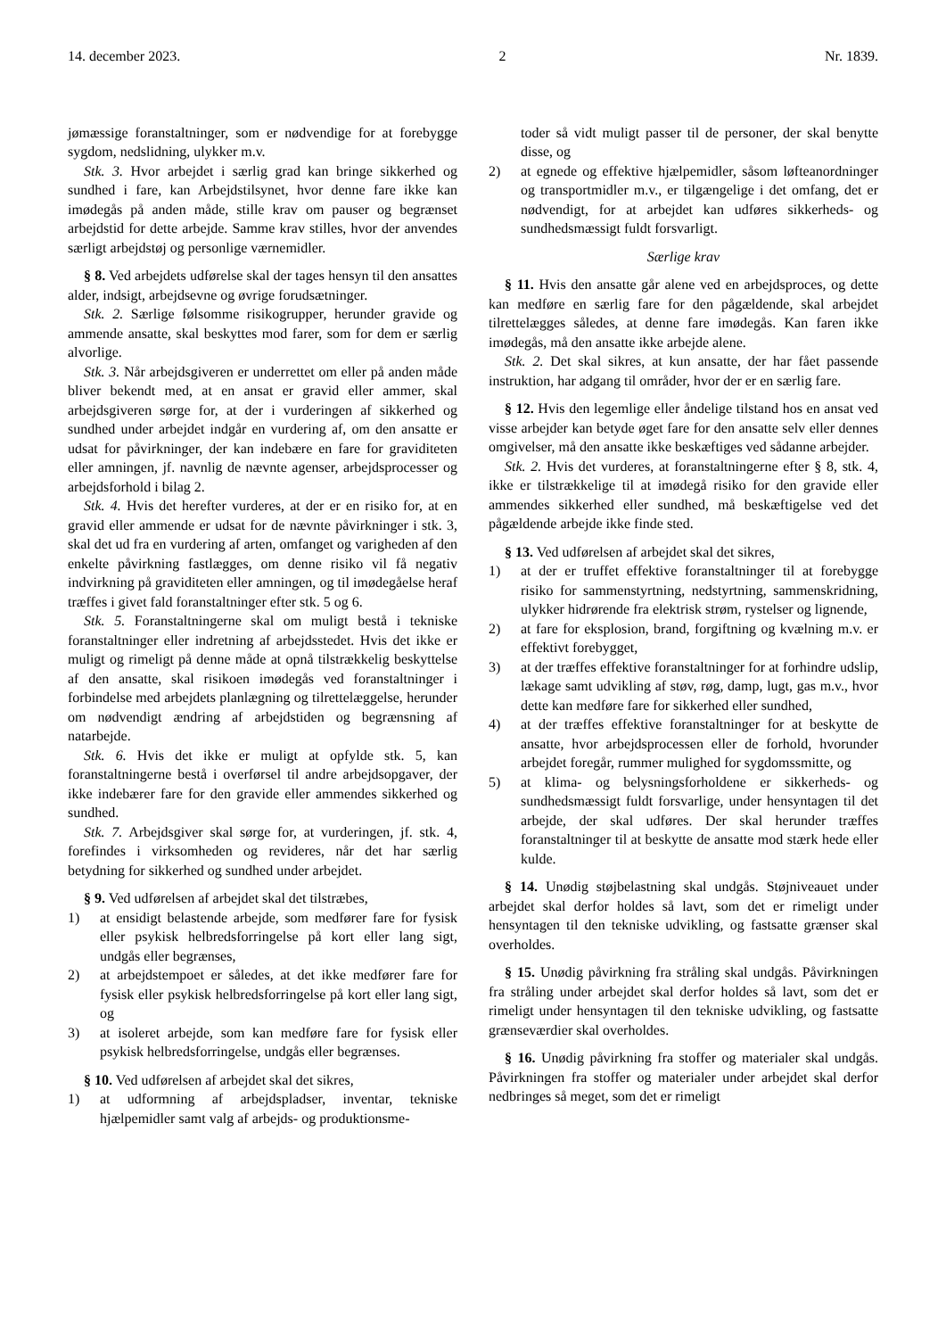14. december 2023. 2 Nr. 1839.
jømæssige foranstaltninger, som er nødvendige for at forebygge sygdom, nedslidning, ulykker m.v.
Stk. 3. Hvor arbejdet i særlig grad kan bringe sikkerhed og sundhed i fare, kan Arbejdstilsynet, hvor denne fare ikke kan imødegås på anden måde, stille krav om pauser og begrænset arbejdstid for dette arbejde. Samme krav stilles, hvor der anvendes særligt arbejdstøj og personlige værnemidler.
§ 8. Ved arbejdets udførelse skal der tages hensyn til den ansattes alder, indsigt, arbejdsevne og øvrige forudsætninger.
Stk. 2. Særlige følsomme risikogrupper, herunder gravide og ammende ansatte, skal beskyttes mod farer, som for dem er særlig alvorlige.
Stk. 3. Når arbejdsgiveren er underrettet om eller på anden måde bliver bekendt med, at en ansat er gravid eller ammer, skal arbejdsgiveren sørge for, at der i vurderingen af sikkerhed og sundhed under arbejdet indgår en vurdering af, om den ansatte er udsat for påvirkninger, der kan indebære en fare for graviditeten eller amningen, jf. navnlig de nævnte agenser, arbejdsprocesser og arbejdsforhold i bilag 2.
Stk. 4. Hvis det herefter vurderes, at der er en risiko for, at en gravid eller ammende er udsat for de nævnte påvirkninger i stk. 3, skal det ud fra en vurdering af arten, omfanget og varigheden af den enkelte påvirkning fastlægges, om denne risiko vil få negativ indvirkning på graviditeten eller amningen, og til imødegåelse heraf træffes i givet fald foranstaltninger efter stk. 5 og 6.
Stk. 5. Foranstaltningerne skal om muligt bestå i tekniske foranstaltninger eller indretning af arbejdsstedet. Hvis det ikke er muligt og rimeligt på denne måde at opnå tilstrækkelig beskyttelse af den ansatte, skal risikoen imødegås ved foranstaltninger i forbindelse med arbejdets planlægning og tilrettelæggelse, herunder om nødvendigt ændring af arbejdstiden og begrænsning af natarbejde.
Stk. 6. Hvis det ikke er muligt at opfylde stk. 5, kan foranstaltningerne bestå i overførsel til andre arbejdsopgaver, der ikke indebærer fare for den gravide eller ammendes sikkerhed og sundhed.
Stk. 7. Arbejdsgiver skal sørge for, at vurderingen, jf. stk. 4, forefindes i virksomheden og revideres, når det har særlig betydning for sikkerhed og sundhed under arbejdet.
§ 9. Ved udførelsen af arbejdet skal det tilstræbes,
1) at ensidigt belastende arbejde, som medfører fare for fysisk eller psykisk helbredsforringelse på kort eller lang sigt, undgås eller begrænses,
2) at arbejdstempoet er således, at det ikke medfører fare for fysisk eller psykisk helbredsforringelse på kort eller lang sigt, og
3) at isoleret arbejde, som kan medføre fare for fysisk eller psykisk helbredsforringelse, undgås eller begrænses.
§ 10. Ved udførelsen af arbejdet skal det sikres,
1) at udformning af arbejdspladser, inventar, tekniske hjælpemidler samt valg af arbejds- og produktionsme-
toder så vidt muligt passer til de personer, der skal benytte disse, og
2) at egnede og effektive hjælpemidler, såsom løfteanordninger og transportmidler m.v., er tilgængelige i det omfang, det er nødvendigt, for at arbejdet kan udføres sikkerheds- og sundhedsmæssigt fuldt forsvarligt.
Særlige krav
§ 11. Hvis den ansatte går alene ved en arbejdsproces, og dette kan medføre en særlig fare for den pågældende, skal arbejdet tilrettelægges således, at denne fare imødegås. Kan faren ikke imødegås, må den ansatte ikke arbejde alene.
Stk. 2. Det skal sikres, at kun ansatte, der har fået passende instruktion, har adgang til områder, hvor der er en særlig fare.
§ 12. Hvis den legemlige eller åndelige tilstand hos en ansat ved visse arbejder kan betyde øget fare for den ansatte selv eller dennes omgivelser, må den ansatte ikke beskæftiges ved sådanne arbejder.
Stk. 2. Hvis det vurderes, at foranstaltningerne efter § 8, stk. 4, ikke er tilstrækkelige til at imødegå risiko for den gravide eller ammendes sikkerhed eller sundhed, må beskæftigelse ved det pågældende arbejde ikke finde sted.
§ 13. Ved udførelsen af arbejdet skal det sikres,
1) at der er truffet effektive foranstaltninger til at forebygge risiko for sammenstyrtning, nedstyrtning, sammenskridning, ulykker hidrørende fra elektrisk strøm, rystelser og lignende,
2) at fare for eksplosion, brand, forgiftning og kvælning m.v. er effektivt forebygget,
3) at der træffes effektive foranstaltninger for at forhindre udslip, lækage samt udvikling af støv, røg, damp, lugt, gas m.v., hvor dette kan medføre fare for sikkerhed eller sundhed,
4) at der træffes effektive foranstaltninger for at beskytte de ansatte, hvor arbejdsprocessen eller de forhold, hvorunder arbejdet foregår, rummer mulighed for sygdomssmitte, og
5) at klima- og belysningsforholdene er sikkerheds- og sundhedsmæssigt fuldt forsvarlige, under hensyntagen til det arbejde, der skal udføres. Der skal herunder træffes foranstaltninger til at beskytte de ansatte mod stærk hede eller kulde.
§ 14. Unødig støjbelastning skal undgås. Støjniveauet under arbejdet skal derfor holdes så lavt, som det er rimeligt under hensyntagen til den tekniske udvikling, og fastsatte grænser skal overholdes.
§ 15. Unødig påvirkning fra stråling skal undgås. Påvirkningen fra stråling under arbejdet skal derfor holdes så lavt, som det er rimeligt under hensyntagen til den tekniske udvikling, og fastsatte grænseværdier skal overholdes.
§ 16. Unødig påvirkning fra stoffer og materialer skal undgås. Påvirkningen fra stoffer og materialer under arbejdet skal derfor nedbringes så meget, som det er rimeligt